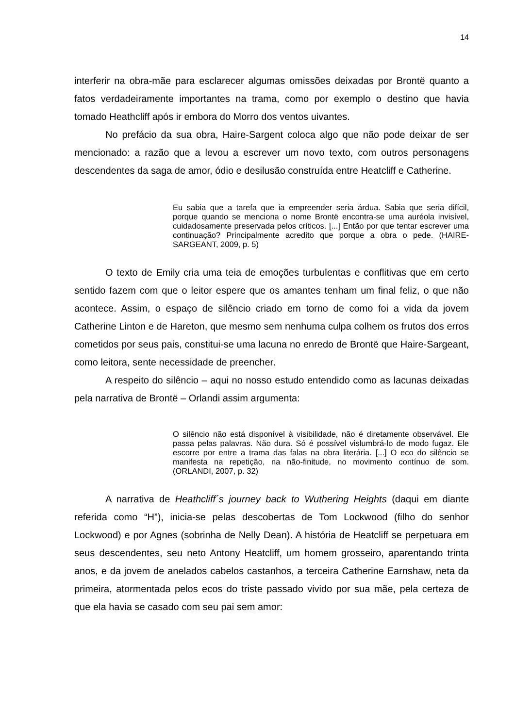14
interferir na obra-mãe para esclarecer algumas omissões deixadas por Brontë quanto a fatos verdadeiramente importantes na trama, como por exemplo o destino que havia tomado Heathcliff após ir embora do Morro dos ventos uivantes.
No prefácio da sua obra, Haire-Sargent coloca algo que não pode deixar de ser mencionado: a razão que a levou a escrever um novo texto, com outros personagens descendentes da saga de amor, ódio e desilusão construída entre Heatcliff e Catherine.
Eu sabia que a tarefa que ia empreender seria árdua. Sabia que seria difícil, porque quando se menciona o nome Brontë encontra-se uma auréola invisível, cuidadosamente preservada pelos críticos. [...] Então por que tentar escrever uma continuação? Principalmente acredito que porque a obra o pede. (HAIRE-SARGEANT, 2009, p. 5)
O texto de Emily cria uma teia de emoções turbulentas e conflitivas que em certo sentido fazem com que o leitor espere que os amantes tenham um final feliz, o que não acontece. Assim, o espaço de silêncio criado em torno de como foi a vida da jovem Catherine Linton e de Hareton, que mesmo sem nenhuma culpa colhem os frutos dos erros cometidos por seus pais, constitui-se uma lacuna no enredo de Brontë que Haire-Sargeant, como leitora, sente necessidade de preencher.
A respeito do silêncio – aqui no nosso estudo entendido como as lacunas deixadas pela narrativa de Brontë – Orlandi assim argumenta:
O silêncio não está disponível à visibilidade, não é diretamente observável. Ele passa pelas palavras. Não dura. Só é possível vislumbrá-lo de modo fugaz. Ele escorre por entre a trama das falas na obra literária. [...] O eco do silêncio se manifesta na repetição, na não-finitude, no movimento contínuo de som. (ORLANDI, 2007, p. 32)
A narrativa de Heathcliff´s journey back to Wuthering Heights (daqui em diante referida como “H”), inicia-se pelas descobertas de Tom Lockwood (filho do senhor Lockwood) e por Agnes (sobrinha de Nelly Dean). A história de Heatcliff se perpetuara em seus descendentes, seu neto Antony Heatcliff, um homem grosseiro, aparentando trinta anos, e da jovem de anelados cabelos castanhos, a terceira Catherine Earnshaw, neta da primeira, atormentada pelos ecos do triste passado vivido por sua mãe, pela certeza de que ela havia se casado com seu pai sem amor: